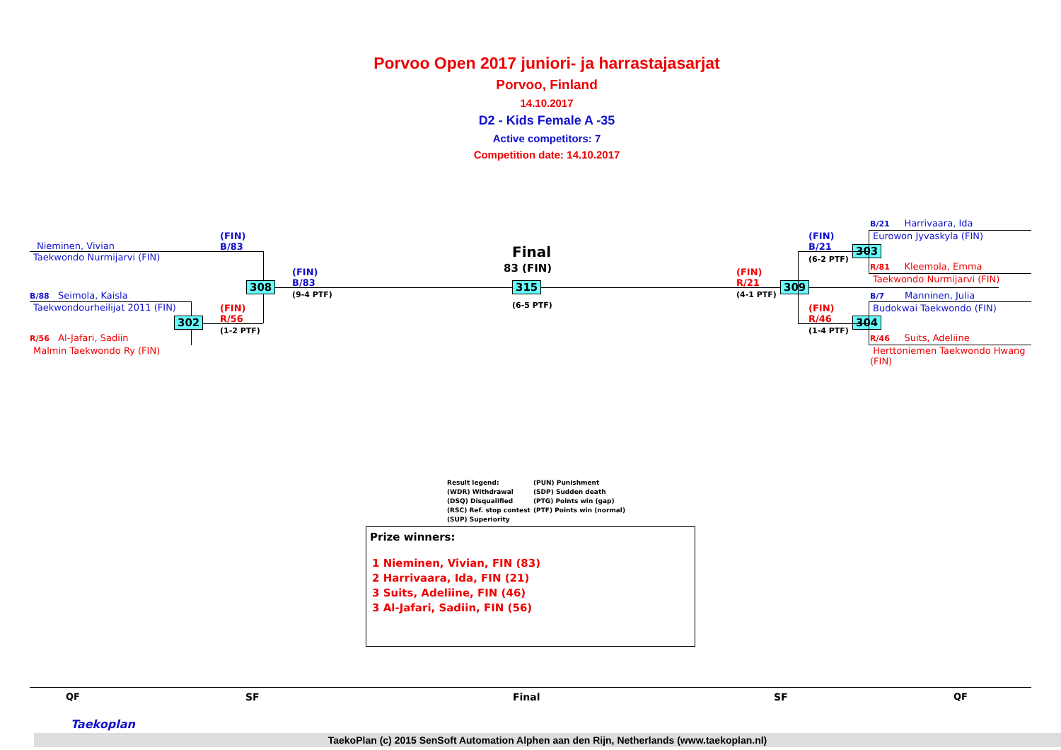Porvoo Open 2017 juniori- ja harrastajasarjat
Porvoo, Finland
14.10.2017
D2 - Kids Female A -35
Active competitors: 7
Competition date: 14.10.2017
Nieminen, Vivian
Taekwondo Nurmijarvi (FIN)
B/88 Seimola, Kaisla
Taekwondourheilijat 2011 (FIN)
R/56 Al-Jafari, Sadiin
Malmin Taekwondo Ry (FIN)
(FIN)
B/83
(FIN)
R/56
(1-2 PTF)
302
308
(FIN)
B/83
(9-4 PTF)
Final
83 (FIN)
315
(6-5 PTF)
(FIN)
R/21
(4-1 PTF)
309
(FIN)
B/21
(6-2 PTF)
(FIN)
R/46
(1-4 PTF)
303
304
B/21 Harrivaara, Ida
Eurowon Jyvaskyla (FIN)
R/81 Kleemola, Emma
Taekwondo Nurmijarvi (FIN)
B/7 Manninen, Julia
Budokwai Taekwondo (FIN)
R/46 Suits, Adeliine
Herttoniemen Taekwondo Hwang
(FIN)
Result legend:
(WDR) Withdrawal
(DSQ) Disqualified
(RSC) Ref. stop contest
(SUP) Superiority
(PUN) Punishment
(SDP) Sudden death
(PTG) Points win (gap)
(PTF) Points win (normal)
Prize winners:
1 Nieminen, Vivian, FIN (83)
2 Harrivaara, Ida, FIN (21)
3 Suits, Adeliine, FIN (46)
3 Al-Jafari, Sadiin, FIN (56)
QF SF Final SF QF
TaekoPlan (c) 2015 SenSoft Automation Alphen aan den Rijn, Netherlands (www.taekoplan.nl)
Taekoplan